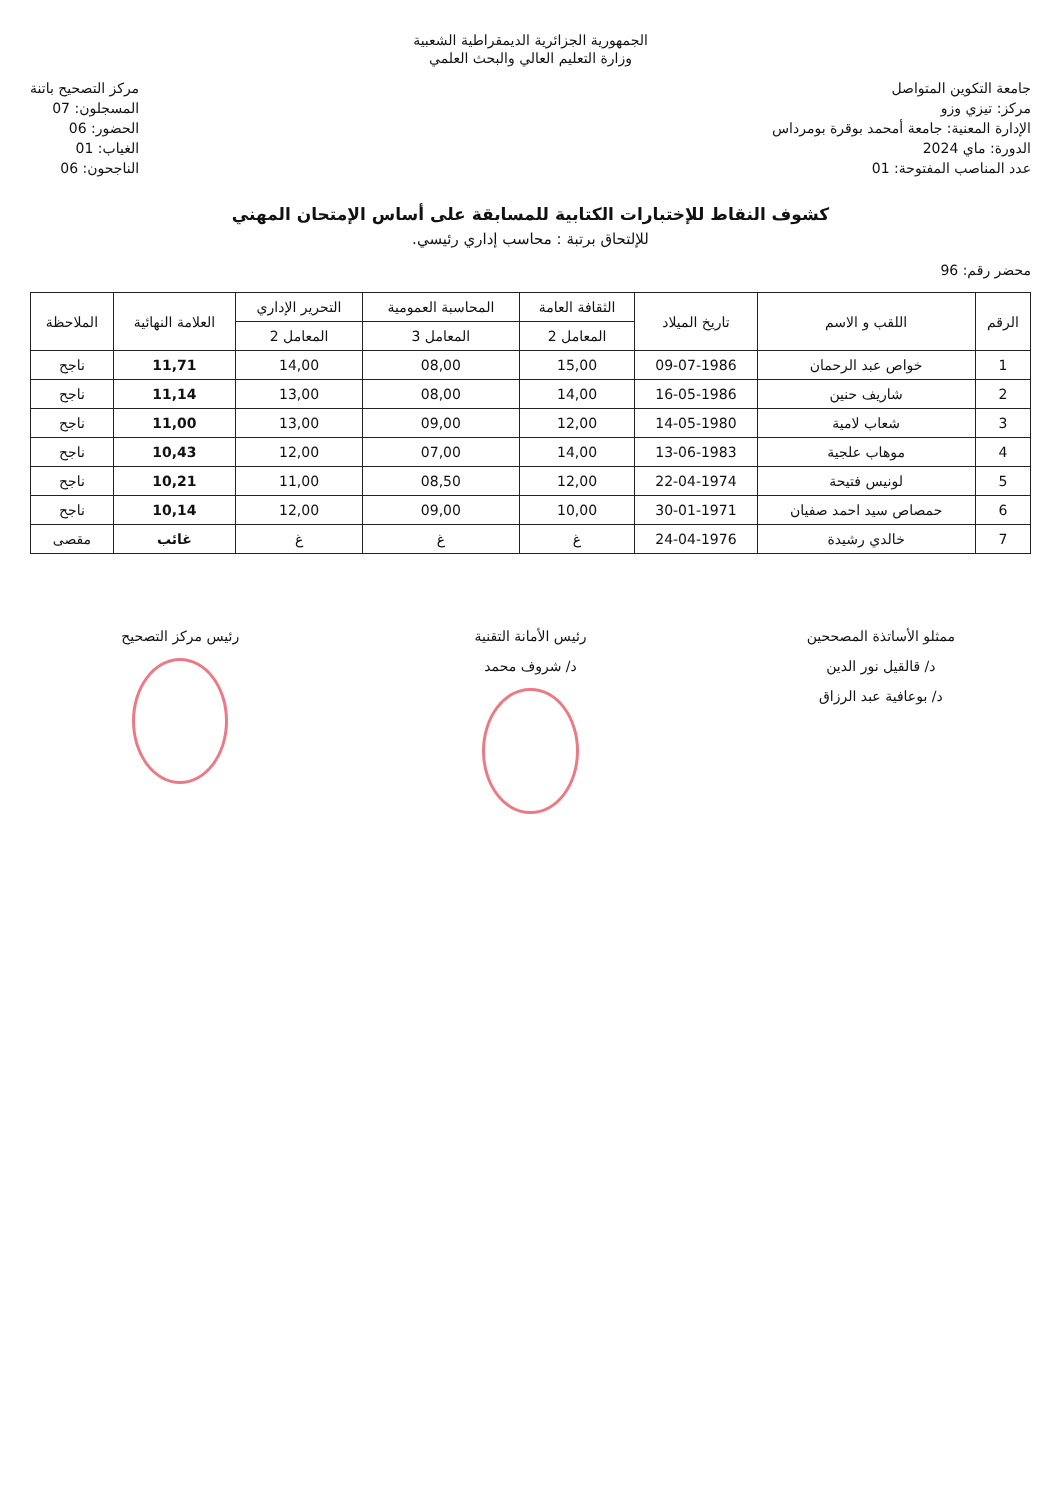الجمهورية الجزائرية الديمقراطية الشعبية
وزارة التعليم العالي والبحث العلمي
جامعة التكوين المتواصل
مركز: تيزي وزو
الإدارة المعنية: جامعة أمحمد بوقرة بومرداس
الدورة: ماي 2024
عدد المناصب المفتوحة: 01
مركز التصحيح باتنة
المسجلون: 07
الحضور: 06
الغياب: 01
الناجحون: 06
كشوف النقاط للإختبارات الكتابية للمسابقة على أساس الإمتحان المهني
للإلتحاق برتبة : محاسب إداري رئيسي.
محضر رقم: 96
| الرقم | اللقب و الاسم | تاريخ الميلاد | الثقافة العامة | المحاسبة العمومية | التحرير الإداري | العلامة النهائية | الملاحظة |
| --- | --- | --- | --- | --- | --- | --- | --- |
| | | | المعامل 2 | المعامل 3 | المعامل 2 | | |
| 1 | خواص عبد الرحمان | 09-07-1986 | 15,00 | 08,00 | 14,00 | 11,71 | ناجح |
| 2 | شاريف حنين | 16-05-1986 | 14,00 | 08,00 | 13,00 | 11,14 | ناجح |
| 3 | شعاب لامية | 14-05-1980 | 12,00 | 09,00 | 13,00 | 11,00 | ناجح |
| 4 | موهاب علجية | 13-06-1983 | 14,00 | 07,00 | 12,00 | 10,43 | ناجح |
| 5 | لونيس فتيحة | 22-04-1974 | 12,00 | 08,50 | 11,00 | 10,21 | ناجح |
| 6 | حمصاص سيد احمد صفيان | 30-01-1971 | 10,00 | 09,00 | 12,00 | 10,14 | ناجح |
| 7 | خالدي رشيدة | 24-04-1976 | غ | غ | غ | غائب | مقصى |
ممثلو الأساتذة المصححين
د/ قالقيل نور الدين
د/ بوعافية عبد الرزاق
رئيس الأمانة التقنية
د/ شروف محمد
رئيس مركز التصحيح